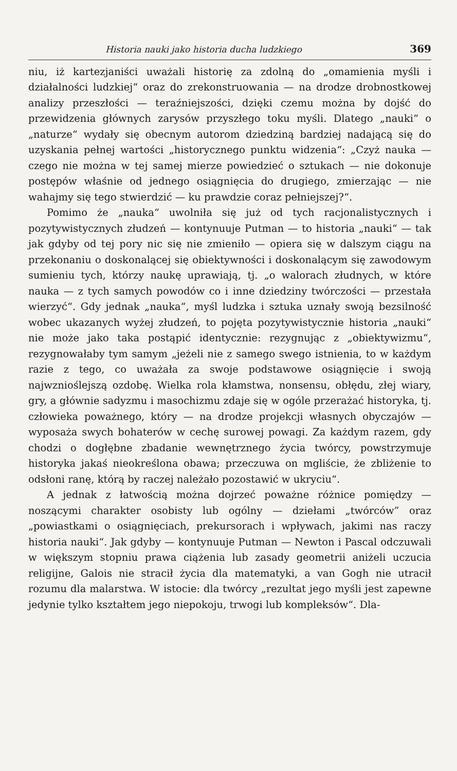Historia nauki jako historia ducha ludzkiego 369
niu, iż kartezjaniści uważali historię za zdolną do „omamienia myśli i działalności ludzkiej“ oraz do zrekonstruowania — na drodze drobnostkowej analizy przeszłości — teraźniejszości, dzięki czemu można by dojść do przewidzenia głównych zarysów przyszłego toku myśli. Dlatego „nauki“ o „naturze“ wydały się obecnym autorom dziedziną bardziej nadającą się do uzyskania pełnej wartości „historycznego punktu widzenia“: „Czyż nauka — czego nie można w tej samej mierze powiedzieć o sztukach — nie dokonuje postępów właśnie od jednego osiągnięcia do drugiego, zmierzając — nie wahajmy się tego stwierdzić — ku prawdzie coraz pełniejszej?“.
Pomimo że „nauka“ uwolniła się już od tych racjonalistycznych i pozytywistycznych złudzeń — kontynuuje Putman — to historia „nauki“ — tak jak gdyby od tej pory nic się nie zmieniło — opiera się w dalszym ciągu na przekonaniu o doskonalącej się obiektywności i doskonalącym się zawodowym sumieniu tych, którzy naukę uprawiają, tj. „o walorach złudnych, w które nauka — z tych samych powodów co i inne dziedziny twórczości — przestała wierzyć“. Gdy jednak „nauka“, myśl ludzka i sztuka uznały swoją bezsilność wobec ukazanych wyżej złudzeń, to pojęta pozytywistycznie historia „nauki“ nie może jako taka postąpić identycznie: rezygnując z „obiektywizmu“, rezygnowałaby tym samym „jeżeli nie z samego swego istnienia, to w każdym razie z tego, co uważała za swoje podstawowe osiągnięcie i swoją najwznioślejszą ozdobę. Wielka rola kłamstwa, nonsensu, obłędu, złej wiary, gry, a głównie sadyzmu i masochizmu zdaje się w ogóle przerażać historyka, tj. człowieka poważnego, który — na drodze projekcji własnych obyczajów — wyposaża swych bohaterów w cechę surowej powagi. Za każdym razem, gdy chodzi o dogłębne zbadanie wewnętrznego życia twórcy, powstrzymuje historyka jakaś nieokreślona obawa; przeczuwa on mgliście, że zbliżenie to odsłoni ranę, którą by raczej należało pozostawić w ukryciu“.
A jednak z łatwością można dojrzeć poważne różnice pomiędzy — noszącymi charakter osobisty lub ogólny — dziełami „twórców” oraz „powiastkami o osiągnięciach, prekursorach i wpływach, jakimi nas raczy historia nauki“. Jak gdyby — kontynuuje Putman — Newton i Pascal odczuwali w większym stopniu prawa ciążenia lub zasady geometrii aniżeli uczucia religijne, Galois nie stracił życia dla matematyki, a van Gogh nie utracił rozumu dla malarstwa. W istocie: dla twórcy „rezultat jego myśli jest zapewne jedynie tylko kształtem jego niepokoju, trwogi lub kompleksów“. Dla-